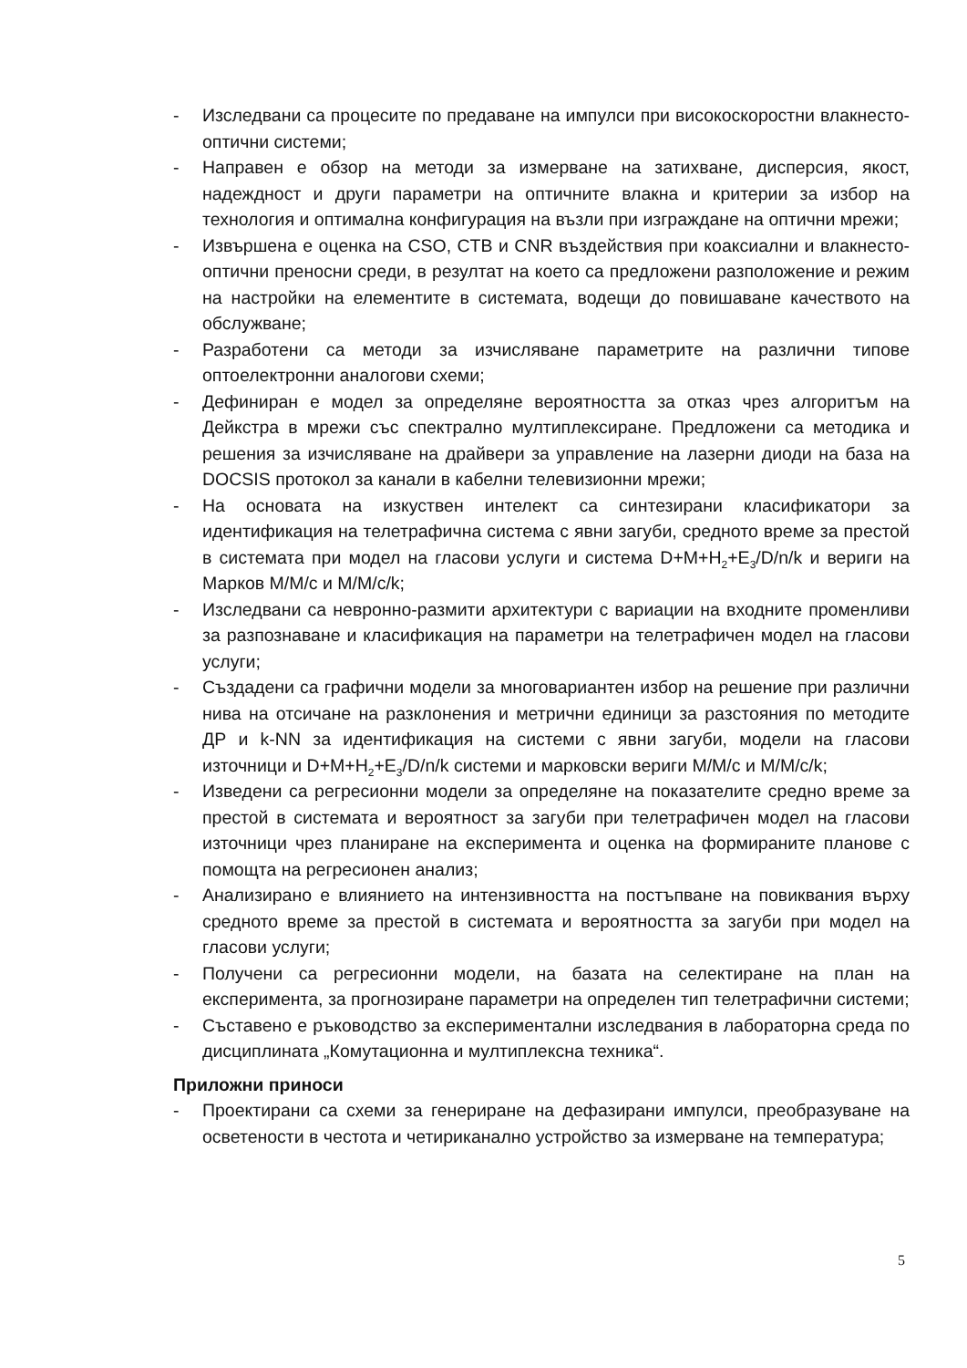- Изследвани са процесите по предаване на импулси при високоскоростни влакнесто-оптични системи;
- Направен е обзор на методи за измерване на затихване, дисперсия, якост, надеждност и други параметри на оптичните влакна и критерии за избор на технология и оптимална конфигурация на възли при изграждане на оптични мрежи;
- Извършена е оценка на CSO, CTB и CNR въздействия при коаксиални и влакнесто-оптични преносни среди, в резултат на което са предложени разположение и режим на настройки на елементите в системата, водещи до повишаване качеството на обслужване;
- Разработени са методи за изчисляване параметрите на различни типове оптоелектронни аналогови схеми;
- Дефиниран е модел за определяне вероятността за отказ чрез алгоритъм на Дейкстра в мрежи със спектрално мултиплексиране. Предложени са методика и решения за изчисляване на драйвери за управление на лазерни диоди на база на DOCSIS протокол за канали в кабелни телевизионни мрежи;
- На основата на изкуствен интелект са синтезирани класификатори за идентификация на телетрафична система с явни загуби, средното време за престой в системата при модел на гласови услуги и система D+M+H<sub>2</sub>+E<sub>3</sub>/D/n/k и вериги на Марков M/M/c и M/M/c/k;
- Изследвани са невронно-размити архитектури с вариации на входните променливи за разпознаване и класификация на параметри на телетрафичен модел на гласови услуги;
- Създадени са графични модели за многовариантен избор на решение при различни нива на отсичане на разклонения и метрични единици за разстояния по методите ДР и k-NN за идентификация на системи с явни загуби, модели на гласови източници и D+M+H<sub>2</sub>+E<sub>3</sub>/D/n/k системи и марковски вериги M/M/c и M/M/c/k;
- Изведени са регресионни модели за определяне на показателите средно време за престой в системата и вероятност за загуби при телетрафичен модел на гласови източници чрез планиране на експеримента и оценка на формираните планове с помощта на регресионен анализ;
- Анализирано е влиянието на интензивността на постъпване на повиквания върху средното време за престой в системата и вероятността за загуби при модел на гласови услуги;
- Получени са регресионни модели, на базата на селектиране на план на експеримента, за прогнозиране параметри на определен тип телетрафични системи;
- Съставено е ръководство за експериментални изследвания в лабораторна среда по дисциплината „Комутационна и мултиплексна техника“.
Приложни приноси
- Проектирани са схеми за генериране на дефазирани импулси, преобразуване на осветености в честота и четириканално устройство за измерване на температура;
5